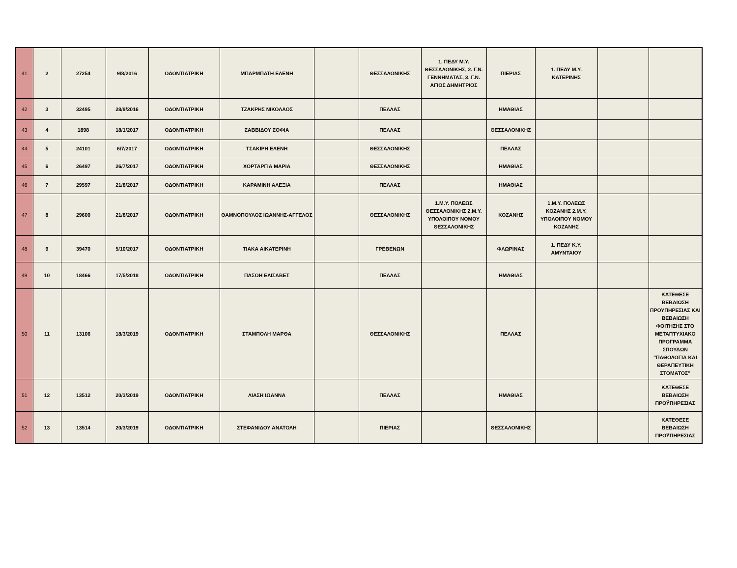| 41 | 2 | 27254 | 9/8/2016 | ΟΔΟΝΤΙΑΤΡΙΚΗ | ΜΠΑΡΜΠΑΤΗ ΕΛΕΝΗ | | ΘΕΣΣΑΛΟΝΙΚΗΣ | 1. ΠΕΔΥ Μ.Υ. ΘΕΣΣΑΛΟΝΙΚΗΣ, 2. Γ.Ν. ΓΕΝΝΗΜΑΤΑΣ, 3. Γ.Ν. ΑΓΙΟΣ ΔΗΜΗΤΡΙΟΣ | ΠΙΕΡΙΑΣ | 1. ΠΕΔΥ Μ.Υ. ΚΑΤΕΡΙΝΗΣ | | |
| 42 | 3 | 32495 | 28/9/2016 | ΟΔΟΝΤΙΑΤΡΙΚΗ | ΤΖΑΚΡΗΣ ΝΙΚΟΛΑΟΣ | | ΠΕΛΛΑΣ | | ΗΜΑΘΙΑΣ | | | |
| 43 | 4 | 1898 | 18/1/2017 | ΟΔΟΝΤΙΑΤΡΙΚΗ | ΣΑΒΒΙΔΟΥ ΣΟΦΙΑ | | ΠΕΛΛΑΣ | | ΘΕΣΣΑΛΟΝΙΚΗΣ | | | |
| 44 | 5 | 24101 | 6/7/2017 | ΟΔΟΝΤΙΑΤΡΙΚΗ | ΤΣΑΚΙΡΗ ΕΛΕΝΗ | | ΘΕΣΣΑΛΟΝΙΚΗΣ | | ΠΕΛΛΑΣ | | | |
| 45 | 6 | 26497 | 26/7/2017 | ΟΔΟΝΤΙΑΤΡΙΚΗ | ΧΟΡΤΑΡΓΙΑ ΜΑΡΙΑ | | ΘΕΣΣΑΛΟΝΙΚΗΣ | | ΗΜΑΘΙΑΣ | | | |
| 46 | 7 | 29597 | 21/8/2017 | ΟΔΟΝΤΙΑΤΡΙΚΗ | ΚΑΡΑΜΙΝΗ ΑΛΕΞΙΑ | | ΠΕΛΛΑΣ | | ΗΜΑΘΙΑΣ | | | |
| 47 | 8 | 29600 | 21/8/2017 | ΟΔΟΝΤΙΑΤΡΙΚΗ | ΘΑΜΝΟΠΟΥΛΟΣ ΙΩΑΝΝΗΣ-ΑΓΓΕΛΟΣ | | ΘΕΣΣΑΛΟΝΙΚΗΣ | 1.Μ.Υ. ΠΟΛΕΩΣ ΘΕΣΣΑΛΟΝΙΚΗΣ 2.Μ.Υ. ΥΠΟΛΟΙΠΟΥ ΝΟΜΟΥ ΘΕΣΣΑΛΟΝΙΚΗΣ | ΚΟΖΑΝΗΣ | 1.Μ.Υ. ΠΟΛΕΩΣ ΚΟΖΑΝΗΣ 2.Μ.Υ. ΥΠΟΛΟΙΠΟΥ ΝΟΜΟΥ ΚΟΖΑΝΗΣ | | |
| 48 | 9 | 39470 | 5/10/2017 | ΟΔΟΝΤΙΑΤΡΙΚΗ | ΤΙΑΚΑ ΑΙΚΑΤΕΡΙΝΗ | | ΓΡΕΒΕΝΩΝ | | ΦΛΩΡΙΝΑΣ | 1. ΠΕΔΥ Κ.Υ. ΑΜΥΝΤΑΙΟΥ | | |
| 49 | 10 | 18466 | 17/5/2018 | ΟΔΟΝΤΙΑΤΡΙΚΗ | ΠΑΣΟΗ ΕΛΙΣΑΒΕΤ | | ΠΕΛΛΑΣ | | ΗΜΑΘΙΑΣ | | | |
| 50 | 11 | 13106 | 18/3/2019 | ΟΔΟΝΤΙΑΤΡΙΚΗ | ΣΤΑΜΠΟΛΗ ΜΑΡΘΑ | | ΘΕΣΣΑΛΟΝΙΚΗΣ | | ΠΕΛΛΑΣ | | | ΚΑΤΕΘΕΣΕ ΒΕΒΑΙΩΣΗ ΠΡΟΥΠΗΡΕΣΙΑΣ ΚΑΙ ΒΕΒΑΙΩΣΗ ΦΟΙΤΗΣΗΣ ΣΤΟ ΜΕΤΑΠΤΥΧΙΑΚΟ ΠΡΟΓΡΑΜΜΑ ΣΠΟΥΔΩΝ "ΠΑΘΟΛΟΓΙΑ ΚΑΙ ΘΕΡΑΠΕΥΤΙΚΗ ΣΤΟΜΑΤΟΣ" |
| 51 | 12 | 13512 | 20/3/2019 | ΟΔΟΝΤΙΑΤΡΙΚΗ | ΛΙΑΣΗ ΙΩΑΝΝΑ | | ΠΕΛΛΑΣ | | ΗΜΑΘΙΑΣ | | | ΚΑΤΕΘΕΣΕ ΒΕΒΑΙΩΣΗ ΠΡΟΫΠΗΡΕΣΙΑΣ |
| 52 | 13 | 13514 | 20/3/2019 | ΟΔΟΝΤΙΑΤΡΙΚΗ | ΣΤΕΦΑΝΙΔΟΥ ΑΝΑΤΟΛΗ | | ΠΙΕΡΙΑΣ | | ΘΕΣΣΑΛΟΝΙΚΗΣ | | | ΚΑΤΕΘΕΣΕ ΒΕΒΑΙΩΣΗ ΠΡΟΫΠΗΡΕΣΙΑΣ |